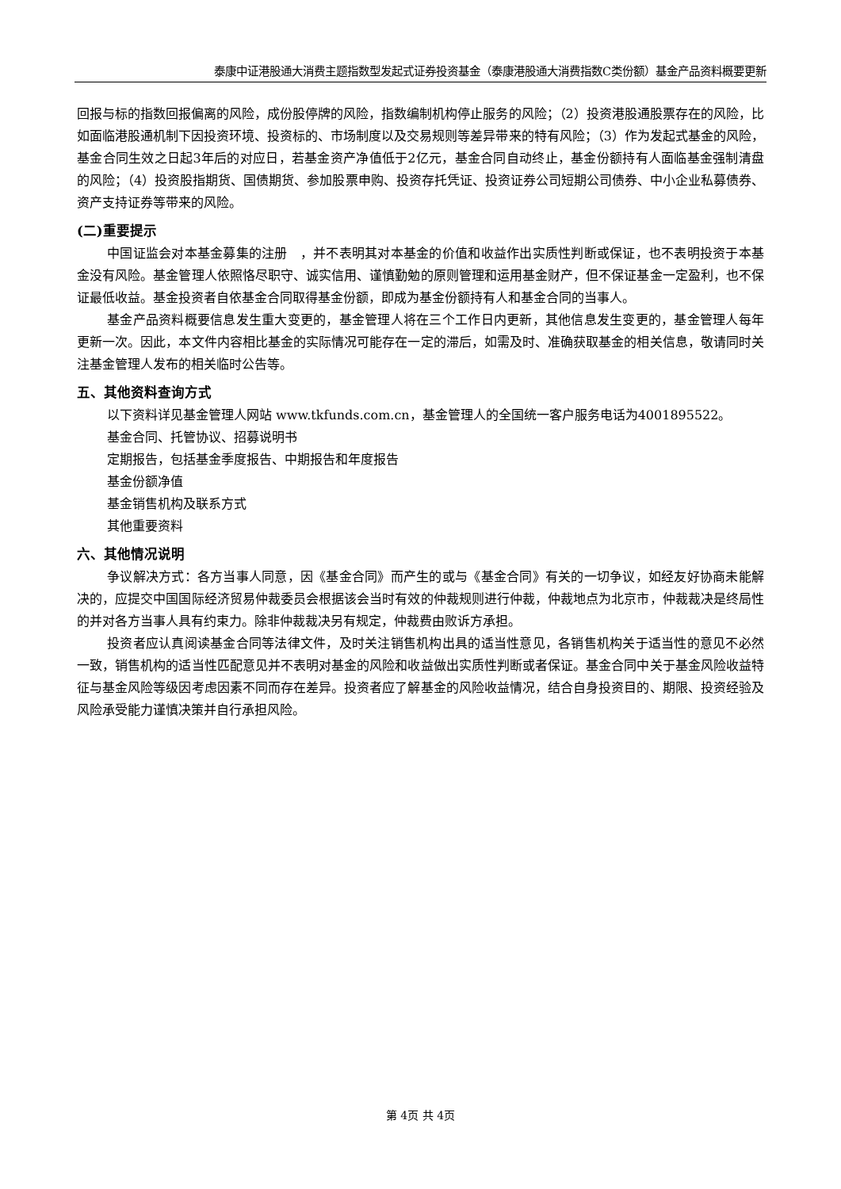泰康中证港股通大消费主题指数型发起式证券投资基金（泰康港股通大消费指数C类份额）基金产品资料概要更新
回报与标的指数回报偏离的风险，成份股停牌的风险，指数编制机构停止服务的风险；（2）投资港股通股票存在的风险，比如面临港股通机制下因投资环境、投资标的、市场制度以及交易规则等差异带来的特有风险；（3）作为发起式基金的风险，基金合同生效之日起3年后的对应日，若基金资产净值低于2亿元，基金合同自动终止，基金份额持有人面临基金强制清盘的风险；（4）投资股指期货、国债期货、参加股票申购、投资存托凭证、投资证券公司短期公司债券、中小企业私募债券、资产支持证券等带来的风险。
(二)重要提示
中国证监会对本基金募集的注册　，并不表明其对本基金的价值和收益作出实质性判断或保证，也不表明投资于本基金没有风险。基金管理人依照恪尽职守、诚实信用、谨慎勤勉的原则管理和运用基金财产，但不保证基金一定盈利，也不保证最低收益。基金投资者自依基金合同取得基金份额，即成为基金份额持有人和基金合同的当事人。
基金产品资料概要信息发生重大变更的，基金管理人将在三个工作日内更新，其他信息发生变更的，基金管理人每年更新一次。因此，本文件内容相比基金的实际情况可能存在一定的滞后，如需及时、准确获取基金的相关信息，敬请同时关注基金管理人发布的相关临时公告等。
五、其他资料查询方式
以下资料详见基金管理人网站 www.tkfunds.com.cn，基金管理人的全国统一客户服务电话为4001895522。
基金合同、托管协议、招募说明书
定期报告，包括基金季度报告、中期报告和年度报告
基金份额净值
基金销售机构及联系方式
其他重要资料
六、其他情况说明
争议解决方式：各方当事人同意，因《基金合同》而产生的或与《基金合同》有关的一切争议，如经友好协商未能解决的，应提交中国国际经济贸易仲裁委员会根据该会当时有效的仲裁规则进行仲裁，仲裁地点为北京市，仲裁裁决是终局性的并对各方当事人具有约束力。除非仲裁裁决另有规定，仲裁费由败诉方承担。
投资者应认真阅读基金合同等法律文件，及时关注销售机构出具的适当性意见，各销售机构关于适当性的意见不必然一致，销售机构的适当性匹配意见并不表明对基金的风险和收益做出实质性判断或者保证。基金合同中关于基金风险收益特征与基金风险等级因考虑因素不同而存在差异。投资者应了解基金的风险收益情况，结合自身投资目的、期限、投资经验及风险承受能力谨慎决策并自行承担风险。
第 4页 共 4页